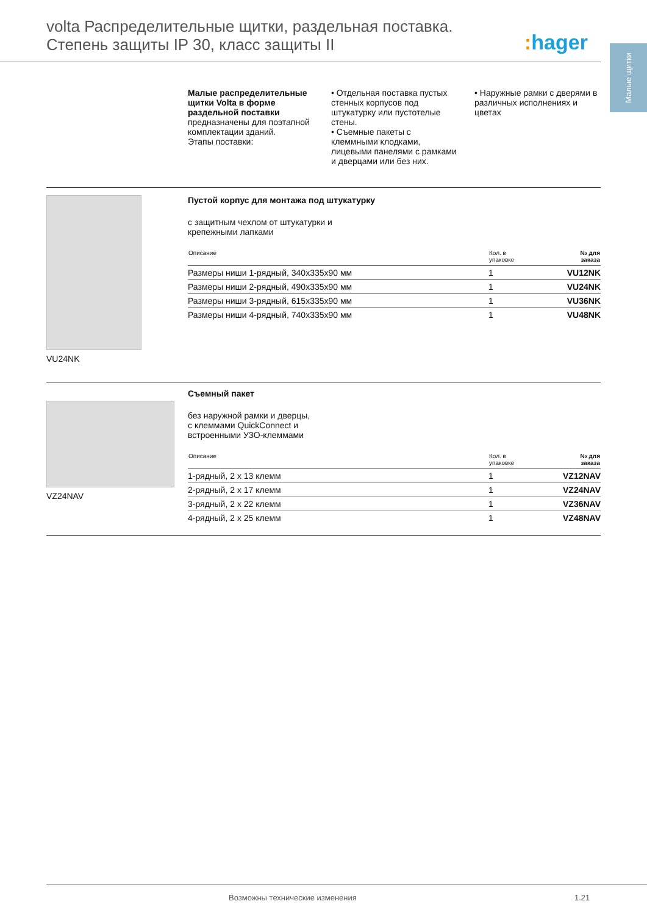volta Распределительные щитки, раздельная поставка.
Степень защиты IP 30, класс защиты II
: hager
Малые щитки
Малые распределительные щитки Volta в форме раздельной поставки предназначены для поэтапной комплектации зданий.
Этапы поставки:
• Отдельная поставка пустых стенных корпусов под штукатурку или пустотелые стены.
• Съемные пакеты с клеммными клодками, лицевыми панелями с рамками и дверцами или без них.
• Наружные рамки с дверями в различных исполнениях и цветах
VU24NK
Пустой корпус для монтажа под штукатурку
с защитным чехлом от штукатурки и
крепежными лапками
| Описание | Кол. в упаковке | № для заказа |
| --- | --- | --- |
| Размеры ниши 1-рядный, 340x335x90 мм | 1 | VU12NK |
| Размеры ниши 2-рядный, 490x335x90 мм | 1 | VU24NK |
| Размеры ниши 3-рядный, 615x335x90 мм | 1 | VU36NK |
| Размеры ниши 4-рядный, 740x335x90 мм | 1 | VU48NK |
VZ24NAV
Съемный пакет
без наружной рамки и дверцы,
с клеммами QuickConnect и
встроенными УЗО-клеммами
| Описание | Кол. в упаковке | № для заказа |
| --- | --- | --- |
| 1-рядный, 2 x 13 клемм | 1 | VZ12NAV |
| 2-рядный, 2 x 17 клемм | 1 | VZ24NAV |
| 3-рядный, 2 x 22 клемм | 1 | VZ36NAV |
| 4-рядный, 2 x 25 клемм | 1 | VZ48NAV |
Возможны технические изменения 1.21